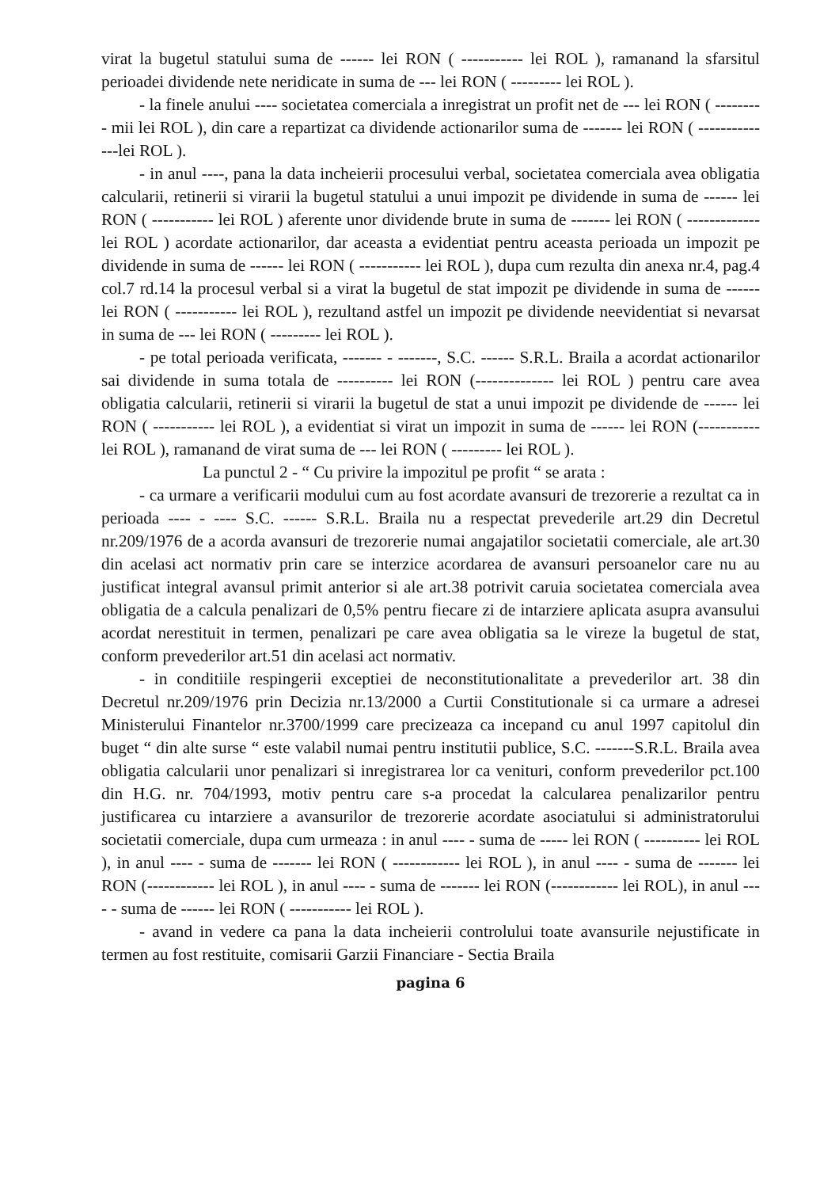virat la bugetul statului suma de ------ lei RON ( ----------- lei ROL ), ramanand la sfarsitul perioadei dividende nete neridicate in suma de --- lei RON ( --------- lei ROL ).
- la finele anului ---- societatea comerciala a inregistrat un profit net de --- lei RON ( --------- mii lei ROL ), din care a repartizat ca dividende actionarilor suma de ------- lei RON ( --------------lei ROL ).
- in anul ----, pana la data incheierii procesului verbal, societatea comerciala avea obligatia calcularii, retinerii si virarii la bugetul statului a unui impozit pe dividende in suma de ------ lei RON ( ----------- lei ROL ) aferente unor dividende brute in suma de ------- lei RON ( ------------- lei ROL ) acordate actionarilor, dar aceasta a evidentiat pentru aceasta perioada un impozit pe dividende in suma de ------ lei RON ( ----------- lei ROL ), dupa cum rezulta din anexa nr.4, pag.4 col.7 rd.14 la procesul verbal si a virat la bugetul de stat impozit pe dividende in suma de ------ lei RON ( ----------- lei ROL ), rezultand astfel un impozit pe dividende neevidentiat si nevarsat in suma de --- lei RON ( --------- lei ROL ).
- pe total perioada verificata, ------- - -------, S.C. ------ S.R.L. Braila a acordat actionarilor sai dividende in suma totala de ---------- lei RON (-------------- lei ROL ) pentru care avea obligatia calcularii, retinerii si virarii la bugetul de stat a unui impozit pe dividende de ------ lei RON ( ----------- lei ROL ), a evidentiat si virat un impozit in suma de ------ lei RON (----------- lei ROL ), ramanand de virat suma de --- lei RON ( --------- lei ROL ).
La punctul 2 - “ Cu privire la impozitul pe profit “ se arata :
- ca urmare a verificarii modului cum au fost acordate avansuri de trezorerie a rezultat ca in perioada ---- - ---- S.C. ------ S.R.L. Braila nu a respectat prevederile art.29 din Decretul nr.209/1976 de a acorda avansuri de trezorerie numai angajatilor societatii comerciale, ale art.30 din acelasi act normativ prin care se interzice acordarea de avansuri persoanelor care nu au justificat integral avansul primit anterior si ale art.38 potrivit caruia societatea comerciala avea obligatia de a calcula penalizari de 0,5% pentru fiecare zi de intarziere aplicata asupra avansului acordat nerestituit in termen, penalizari pe care avea obligatia sa le vireze la bugetul de stat, conform prevederilor art.51 din acelasi act normativ.
- in conditiile respingerii exceptiei de neconstitutionalitate a prevederilor art. 38 din Decretul nr.209/1976 prin Decizia nr.13/2000 a Curtii Constitutionale si ca urmare a adresei Ministerului Finantelor nr.3700/1999 care precizeaza ca incepand cu anul 1997 capitolul din buget “ din alte surse “ este valabil numai pentru institutii publice, S.C. -------S.R.L. Braila avea obligatia calcularii unor penalizari si inregistrarea lor ca venituri, conform prevederilor pct.100 din H.G. nr. 704/1993, motiv pentru care s-a procedat la calcularea penalizarilor pentru justificarea cu intarziere a avansurilor de trezorerie acordate asociatului si administratorului societatii comerciale, dupa cum urmeaza : in anul ---- - suma de ----- lei RON ( ---------- lei ROL ), in anul ---- - suma de ------- lei RON ( ------------ lei ROL ), in anul ---- - suma de ------- lei RON (------------ lei ROL ), in anul ---- - suma de ------- lei RON (------------ lei ROL), in anul ---- - suma de ------ lei RON ( ----------- lei ROL ).
- avand in vedere ca pana la data incheierii controlului toate avansurile nejustificate in termen au fost restituite, comisarii Garzii Financiare - Sectia Braila
pagina 6